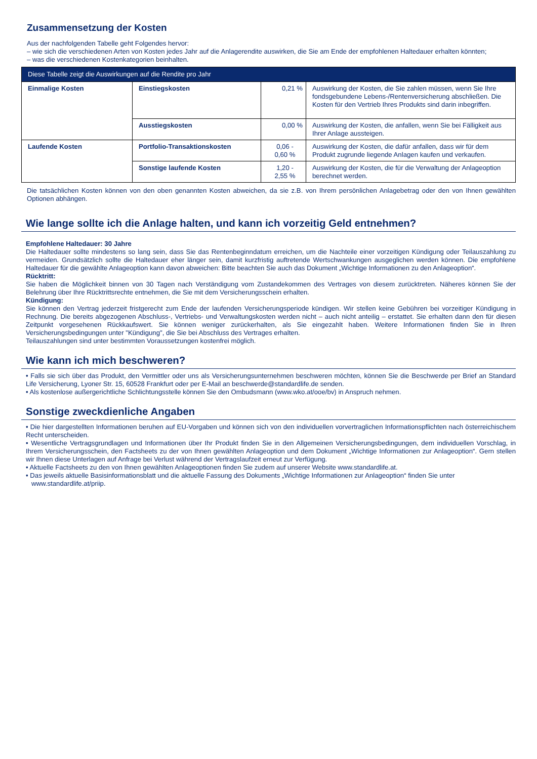Zusammensetzung der Kosten
Aus der nachfolgenden Tabelle geht Folgendes hervor:
– wie sich die verschiedenen Arten von Kosten jedes Jahr auf die Anlagerendite auswirken, die Sie am Ende der empfohlenen Haltedauer erhalten könnten;
– was die verschiedenen Kostenkategorien beinhalten.
| Diese Tabelle zeigt die Auswirkungen auf die Rendite pro Jahr | | | |
| --- | --- | --- | --- |
| Einmalige Kosten | Einstiegskosten | 0,21 % | Auswirkung der Kosten, die Sie zahlen müssen, wenn Sie Ihre fondsgebundene Lebens-/Rentenversicherung abschließen. Die Kosten für den Vertrieb Ihres Produkts sind darin inbegriffen. |
| | Ausstiegskosten | 0,00 % | Auswirkung der Kosten, die anfallen, wenn Sie bei Fälligkeit aus Ihrer Anlage aussteigen. |
| Laufende Kosten | Portfolio-Transaktionskosten | 0,06 - 0,60 % | Auswirkung der Kosten, die dafür anfallen, dass wir für dem Produkt zugrunde liegende Anlagen kaufen und verkaufen. |
| | Sonstige laufende Kosten | 1,20 - 2,55 % | Auswirkung der Kosten, die für die Verwaltung der Anlageoption berechnet werden. |
Die tatsächlichen Kosten können von den oben genannten Kosten abweichen, da sie z.B. von Ihrem persönlichen Anlagebetrag oder den von Ihnen gewählten Optionen abhängen.
Wie lange sollte ich die Anlage halten, und kann ich vorzeitig Geld entnehmen?
Empfohlene Haltedauer: 30 Jahre
Die Haltedauer sollte mindestens so lang sein, dass Sie das Rentenbeginndatum erreichen, um die Nachteile einer vorzeitigen Kündigung oder Teilauszahlung zu vermeiden. Grundsätzlich sollte die Haltedauer eher länger sein, damit kurzfristig auftretende Wertschwankungen ausgeglichen werden können. Die empfohlene Haltedauer für die gewählte Anlageoption kann davon abweichen: Bitte beachten Sie auch das Dokument „Wichtige Informationen zu den Anlageoption“.
Rücktritt:
Sie haben die Möglichkeit binnen von 30 Tagen nach Verständigung vom Zustandekommen des Vertrages von diesem zurücktreten. Näheres können Sie der Belehrung über Ihre Rücktrittsrechte entnehmen, die Sie mit dem Versicherungsschein erhalten.
Kündigung:
Sie können den Vertrag jederzeit fristgerecht zum Ende der laufenden Versicherungsperiode kündigen. Wir stellen keine Gebühren bei vorzeitiger Kündigung in Rechnung. Die bereits abgezogenen Abschluss-, Vertriebs- und Verwaltungskosten werden nicht – auch nicht anteilig – erstattet. Sie erhalten dann den für diesen Zeitpunkt vorgesehenen Rückkaufswert. Sie können weniger zurückerhalten, als Sie eingezahlt haben. Weitere Informationen finden Sie in Ihren Versicherungsbedingungen unter "Kündigung", die Sie bei Abschluss des Vertrages erhalten.
Teilauszahlungen sind unter bestimmten Voraussetzungen kostenfrei möglich.
Wie kann ich mich beschweren?
• Falls sie sich über das Produkt, den Vermittler oder uns als Versicherungsunternehmen beschweren möchten, können Sie die Beschwerde per Brief an Standard Life Versicherung, Lyoner Str. 15, 60528 Frankfurt oder per E-Mail an beschwerde@standardlife.de senden.
• Als kostenlose außergerichtliche Schlichtungsstelle können Sie den Ombudsmann (www.wko.at/ooe/bv) in Anspruch nehmen.
Sonstige zweckdienliche Angaben
• Die hier dargestellten Informationen beruhen auf EU-Vorgaben und können sich von den individuellen vorvertraglichen Informationspflichten nach österreichischem Recht unterscheiden.
• Wesentliche Vertragsgrundlagen und Informationen über Ihr Produkt finden Sie in den Allgemeinen Versicherungsbedingungen, dem individuellen Vorschlag, in Ihrem Versicherungsschein, den Factsheets zu der von Ihnen gewählten Anlageoption und dem Dokument „Wichtige Informationen zur Anlageoption“. Gern stellen wir Ihnen diese Unterlagen auf Anfrage bei Verlust während der Vertragslaufzeit erneut zur Verfügung.
• Aktuelle Factsheets zu den von Ihnen gewählten Anlageoptionen finden Sie zudem auf unserer Website www.standardlife.at.
• Das jeweils aktuelle Basisinformationsblatt und die aktuelle Fassung des Dokuments „Wichtige Informationen zur Anlageoption“ finden Sie unter
www.standardlife.at/priip.